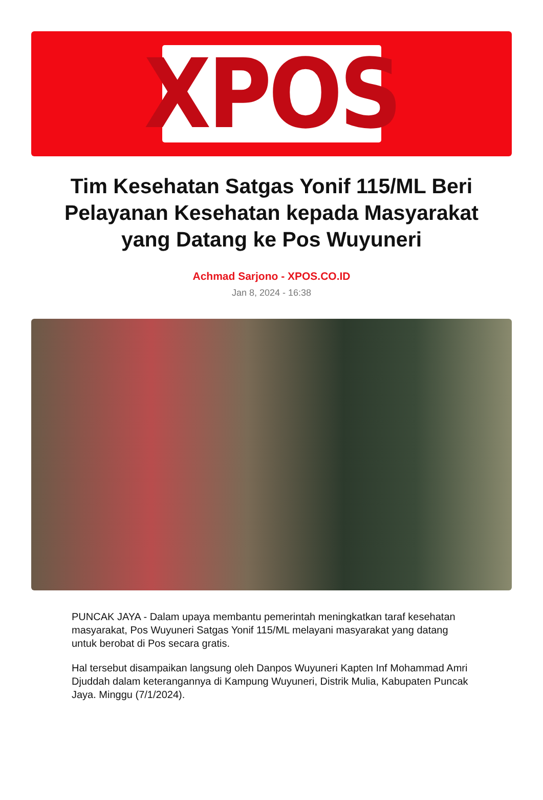XPOS
Tim Kesehatan Satgas Yonif 115/ML Beri Pelayanan Kesehatan kepada Masyarakat yang Datang ke Pos Wuyuneri
Achmad Sarjono - XPOS.CO.ID
Jan 8, 2024 - 16:38
PUNCAK JAYA - Dalam upaya membantu pemerintah meningkatkan taraf kesehatan masyarakat, Pos Wuyuneri Satgas Yonif 115/ML melayani masyarakat yang datang untuk berobat di Pos secara gratis.
Hal tersebut disampaikan langsung oleh Danpos Wuyuneri Kapten Inf Mohammad Amri Djuddah dalam keterangannya di Kampung Wuyuneri, Distrik Mulia, Kabupaten Puncak Jaya. Minggu (7/1/2024).